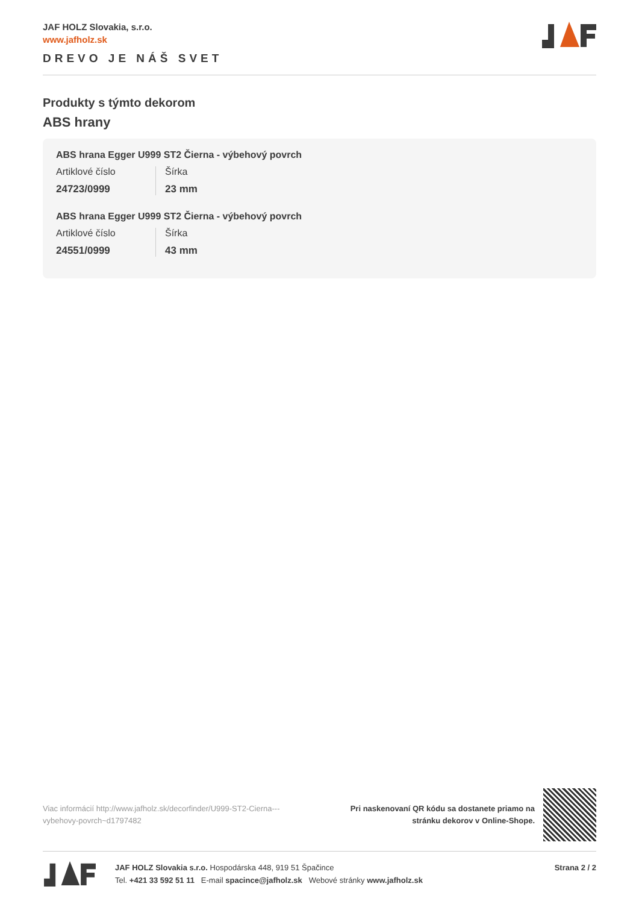JAF HOLZ Slovakia, s.r.o.
www.jafholz.sk
DREVO JE NÁŠ SVET
Produkty s týmto dekorom
ABS hrany
ABS hrana Egger U999 ST2 Čierna - výbehový povrch
Artiklové číslo
24723/0999
Šírka
23 mm
ABS hrana Egger U999 ST2 Čierna - výbehový povrch
Artiklové číslo
24551/0999
Šírka
43 mm
Viac informácií http://www.jafholz.sk/decorfinder/U999-ST2-Cierna---vybehovy-povrch~d1797482
Pri naskenovaní QR kódu sa dostanete priamo na
stránku dekorov v Online-Shope.
JAF HOLZ Slovakia s.r.o. Hospodárska 448, 919 51 Špačince
Tel. +421 33 592 51 11 E-mail spacince@jafholz.sk Webové stránky www.jafholz.sk
Strana 2 / 2